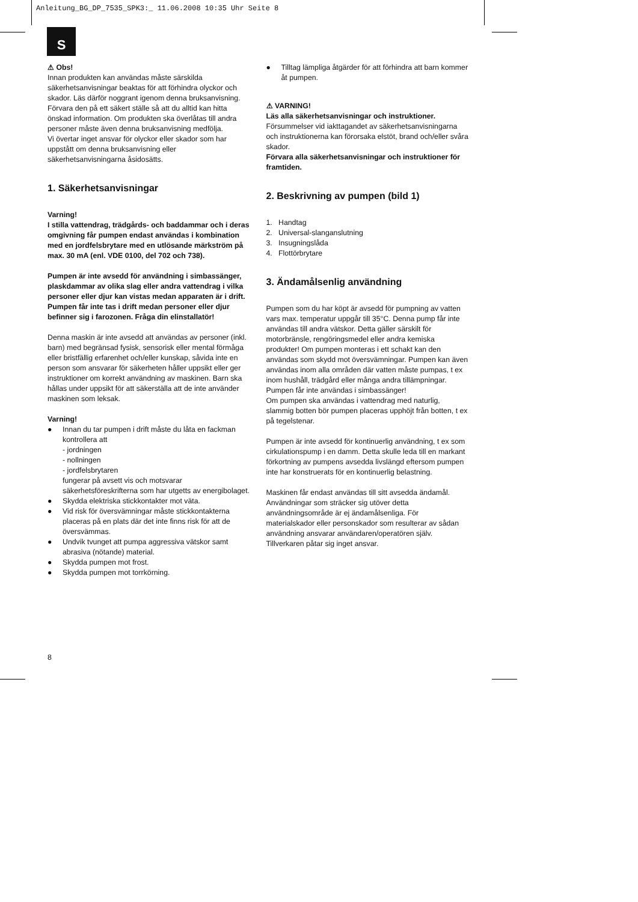Anleitung_BG_DP_7535_SPK3:_ 11.06.2008 10:35 Uhr Seite 8
S
⚠ Obs!
Innan produkten kan användas måste särskilda säkerhetsanvisningar beaktas för att förhindra olyckor och skador. Läs därför noggrant igenom denna bruksanvisning. Förvara den på ett säkert ställe så att du alltid kan hitta önskad information. Om produkten ska överlåtas till andra personer måste även denna bruksanvisning medfölja.
Vi övertar inget ansvar för olyckor eller skador som har uppstått om denna bruksanvisning eller säkerhetsanvisningarna åsidosätts.
1. Säkerhetsanvisningar
Varning!
I stilla vattendrag, trädgårds- och baddammar och i deras omgivning får pumpen endast användas i kombination med en jordfelsbrytare med en utlösande märkström på max. 30 mA (enl. VDE 0100, del 702 och 738).
Pumpen är inte avsedd för användning i simbassänger, plaskdammar av olika slag eller andra vattendrag i vilka personer eller djur kan vistas medan apparaten är i drift. Pumpen får inte tas i drift medan personer eller djur befinner sig i farozonen. Fråga din elinstallatör!
Denna maskin är inte avsedd att användas av personer (inkl. barn) med begränsad fysisk, sensorisk eller mental förmåga eller bristfällig erfarenhet och/eller kunskap, såvida inte en person som ansvarar för säkerheten håller uppsikt eller ger instruktioner om korrekt användning av maskinen. Barn ska hållas under uppsikt för att säkerställa att de inte använder maskinen som leksak.
Varning!
● Innan du tar pumpen i drift måste du låta en fackman kontrollera att
- jordningen
- nollningen
- jordfelsbrytaren
fungerar på avsett vis och motsvarar säkerhetsföreskrifterna som har utgetts av energibolaget.
● Skydda elektriska stickkontakter mot väta.
● Vid risk för översvämningar måste stickkontakterna placeras på en plats där det inte finns risk för att de översvämmas.
● Undvik tvunget att pumpa aggressiva vätskor samt abrasiva (nötande) material.
● Skydda pumpen mot frost.
● Skydda pumpen mot torrkörning.
● Tilltag lämpliga åtgärder för att förhindra att barn kommer åt pumpen.
⚠ VARNING!
Läs alla säkerhetsanvisningar och instruktioner.
Försummelser vid iakttagandet av säkerhetsanvisningarna och instruktionerna kan förorsaka elstöt, brand och/eller svåra skador.
Förvara alla säkerhetsanvisningar och instruktioner för framtiden.
2. Beskrivning av pumpen (bild 1)
1. Handtag
2. Universal-slanganslutning
3. Insugningslåda
4. Flottörbrytare
3. Ändamålsenlig användning
Pumpen som du har köpt är avsedd för pumpning av vatten vars max. temperatur uppgår till 35°C. Denna pump får inte användas till andra vätskor. Detta gäller särskilt för motorbränsle, rengöringsmedel eller andra kemiska produkter! Om pumpen monteras i ett schakt kan den användas som skydd mot översvämningar. Pumpen kan även användas inom alla områden där vatten måste pumpas, t ex inom hushåll, trädgård eller många andra tillämpningar. Pumpen får inte användas i simbassänger!
Om pumpen ska användas i vattendrag med naturlig, slammig botten bör pumpen placeras upphöjt från botten, t ex på tegelstenar.
Pumpen är inte avsedd för kontinuerlig användning, t ex som cirkulationspump i en damm. Detta skulle leda till en markant förkortning av pumpens avsedda livslängd eftersom pumpen inte har konstruerats för en kontinuerlig belastning.
Maskinen får endast användas till sitt avsedda ändamål. Användningar som sträcker sig utöver detta användningsområde är ej ändamålsenliga. För materialskador eller personskador som resulterar av sådan användning ansvarar användaren/operatören själv. Tillverkaren påtar sig inget ansvar.
8